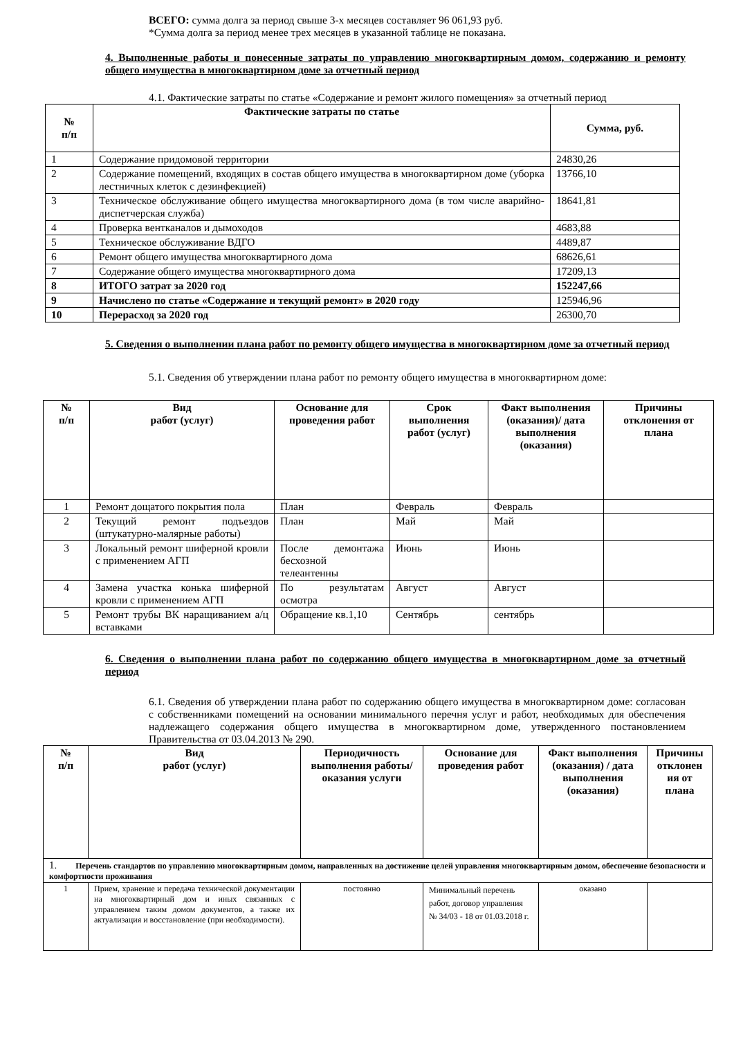ВСЕГО: сумма долга за период свыше 3-х месяцев составляет 96 061,93 руб.
*Сумма долга за период менее трех месяцев в указанной таблице не показана.
4. Выполненные работы и понесенные затраты по управлению многоквартирным домом, содержанию и ремонту общего имущества в многоквартирном доме за отчетный период
4.1. Фактические затраты по статье «Содержание и ремонт жилого помещения» за отчетный период
| № п/п | Фактические затраты по статье | Сумма, руб. |
| --- | --- | --- |
| 1 | Содержание придомовой территории | 24830,26 |
| 2 | Содержание помещений, входящих в состав общего имущества в многоквартирном доме (уборка лестничных клеток с дезинфекцией) | 13766,10 |
| 3 | Техническое обслуживание общего имущества многоквартирного дома (в том числе аварийно-диспетчерская служба) | 18641,81 |
| 4 | Проверка вентканалов и дымоходов | 4683,88 |
| 5 | Техническое обслуживание ВДГО | 4489,87 |
| 6 | Ремонт общего имущества многоквартирного дома | 68626,61 |
| 7 | Содержание общего имущества многоквартирного дома | 17209,13 |
| 8 | ИТОГО затрат за 2020 год | 152247,66 |
| 9 | Начислено по статье «Содержание и текущий ремонт» в 2020 году | 125946,96 |
| 10 | Перерасход за 2020 год | 26300,70 |
5. Сведения о выполнении плана работ по ремонту общего имущества в многоквартирном доме за отчетный период
5.1. Сведения об утверждении плана работ по ремонту общего имущества в многоквартирном доме:
| № п/п | Вид работ (услуг) | Основание для проведения работ | Срок выполнения работ (услуг) | Факт выполнения (оказания)/ дата выполнения (оказания) | Причины отклонения от плана |
| --- | --- | --- | --- | --- | --- |
| 1 | Ремонт дощатого покрытия пола | План | Февраль | Февраль | |
| 2 | Текущий ремонт подъездов (штукатурно-малярные работы) | План | Май | Май | |
| 3 | Локальный ремонт шиферной кровли с применением АГП | После демонтажа бесхозной телеантенны | Июнь | Июнь | |
| 4 | Замена участка конька шиферной кровли с применением АГП | По результатам осмотра | Август | Август | |
| 5 | Ремонт трубы ВК наращиванием а/ц вставками | Обращение кв.1,10 | Сентябрь | сентябрь | |
6. Сведения о выполнении плана работ по содержанию общего имущества в многоквартирном доме за отчетный период
6.1. Сведения об утверждении плана работ по содержанию общего имущества в многоквартирном доме: согласован с собственниками помещений на основании минимального перечня услуг и работ, необходимых для обеспечения надлежащего содержания общего имущества в многоквартирном доме, утвержденного постановлением Правительства от 03.04.2013 № 290.
| № п/п | Вид работ (услуг) | Периодичность выполнения работы/оказания услуги | Основание для проведения работ | Факт выполнения (оказания) / дата выполнения (оказания) | Причины отклонен ия от плана |
| --- | --- | --- | --- | --- | --- |
| 1. Перечень стандартов по управлению многоквартирным домом, направленных на достижение целей управления многоквартирным домом, обеспечение безопасности и комфортности проживания | | | | | |
| 1 | Прием, хранение и передача технической документации на многоквартирный дом и иных связанных с управлением таким домом документов, а также их актуализация и восстановление (при необходимости). | постоянно | Минимальный перечень работ, договор управления № 34/03 - 18 от 01.03.2018 г. | оказано | |